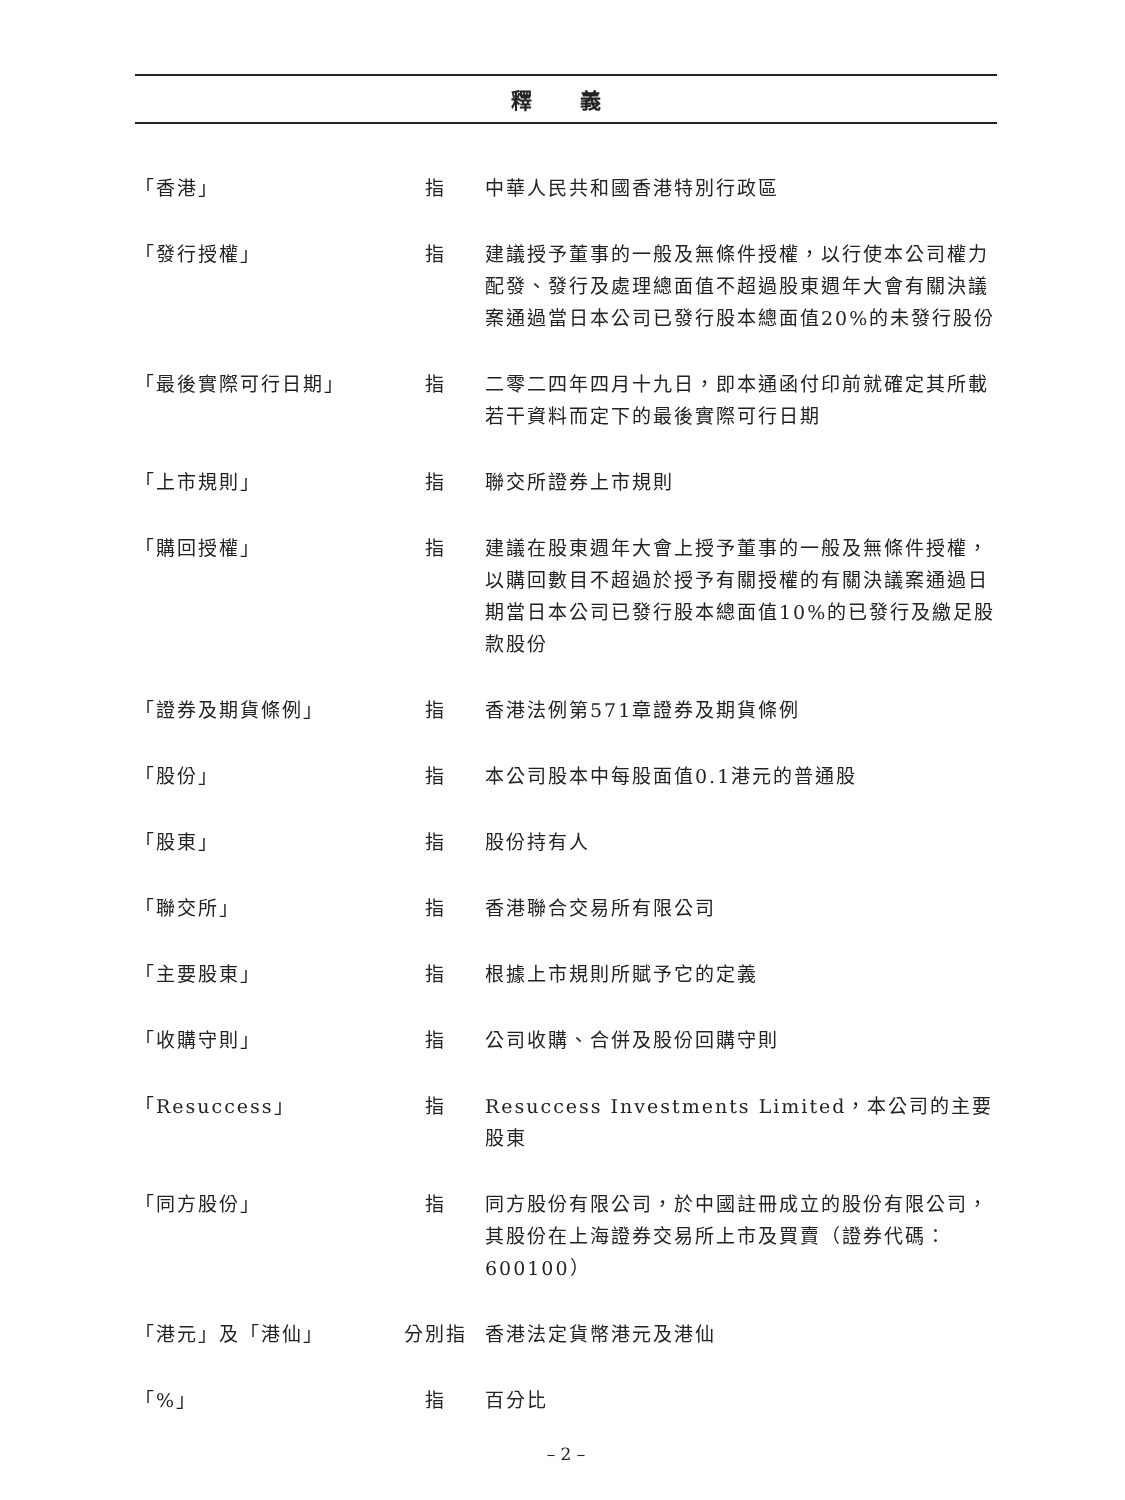釋 義
| 「香港」 | 指 | 中華人民共和國香港特別行政區 |
| 「發行授權」 | 指 | 建議授予董事的一般及無條件授權，以行使本公司權力配發、發行及處理總面值不超過股東週年大會有關決議案通過當日本公司已發行股本總面值20%的未發行股份 |
| 「最後實際可行日期」 | 指 | 二零二四年四月十九日，即本通函付印前就確定其所載若干資料而定下的最後實際可行日期 |
| 「上市規則」 | 指 | 聯交所證券上市規則 |
| 「購回授權」 | 指 | 建議在股東週年大會上授予董事的一般及無條件授權，以購回數目不超過於授予有關授權的有關決議案通過日期當日本公司已發行股本總面值10%的已發行及繳足股款股份 |
| 「證券及期貨條例」 | 指 | 香港法例第571章證券及期貨條例 |
| 「股份」 | 指 | 本公司股本中每股面值0.1港元的普通股 |
| 「股東」 | 指 | 股份持有人 |
| 「聯交所」 | 指 | 香港聯合交易所有限公司 |
| 「主要股東」 | 指 | 根據上市規則所賦予它的定義 |
| 「收購守則」 | 指 | 公司收購、合併及股份回購守則 |
| 「Resuccess」 | 指 | Resuccess Investments Limited，本公司的主要股東 |
| 「同方股份」 | 指 | 同方股份有限公司，於中國註冊成立的股份有限公司，其股份在上海證券交易所上市及買賣（證券代碼：600100） |
| 「港元」及「港仙」 | 分別指 | 香港法定貨幣港元及港仙 |
| 「%」 | 指 | 百分比 |
– 2 –